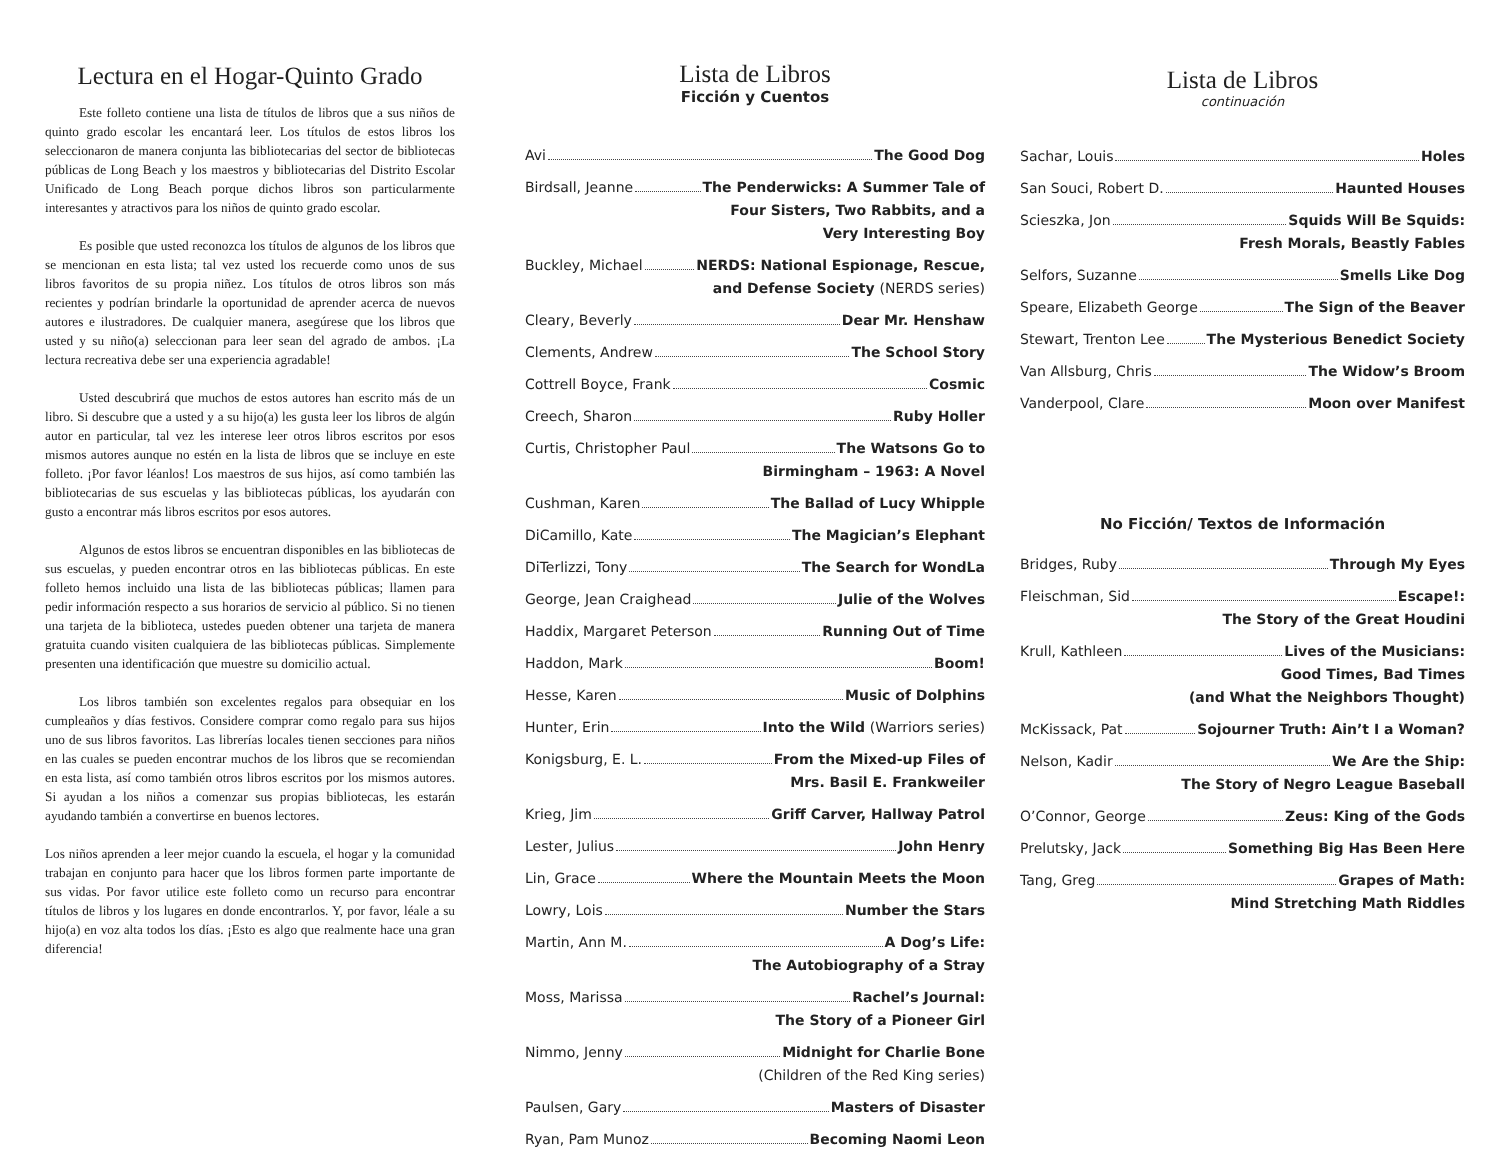Lectura en el Hogar-Quinto Grado
Este folleto contiene una lista de títulos de libros que a sus niños de quinto grado escolar les encantará leer. Los títulos de estos libros los seleccionaron de manera conjunta las bibliotecarias del sector de bibliotecas públicas de Long Beach y los maestros y bibliotecarias del Distrito Escolar Unificado de Long Beach porque dichos libros son particularmente interesantes y atractivos para los niños de quinto grado escolar.
Es posible que usted reconozca los títulos de algunos de los libros que se mencionan en esta lista; tal vez usted los recuerde como unos de sus libros favoritos de su propia niñez. Los títulos de otros libros son más recientes y podrían brindarle la oportunidad de aprender acerca de nuevos autores e ilustradores. De cualquier manera, asegúrese que los libros que usted y su niño(a) seleccionan para leer sean del agrado de ambos. ¡La lectura recreativa debe ser una experiencia agradable!
Usted descubrirá que muchos de estos autores han escrito más de un libro. Si descubre que a usted y a su hijo(a) les gusta leer los libros de algún autor en particular, tal vez les interese leer otros libros escritos por esos mismos autores aunque no estén en la lista de libros que se incluye en este folleto. ¡Por favor léanlos! Los maestros de sus hijos, así como también las bibliotecarias de sus escuelas y las bibliotecas públicas, los ayudarán con gusto a encontrar más libros escritos por esos autores.
Algunos de estos libros se encuentran disponibles en las bibliotecas de sus escuelas, y pueden encontrar otros en las bibliotecas públicas. En este folleto hemos incluido una lista de las bibliotecas públicas; llamen para pedir información respecto a sus horarios de servicio al público. Si no tienen una tarjeta de la biblioteca, ustedes pueden obtener una tarjeta de manera gratuita cuando visiten cualquiera de las bibliotecas públicas. Simplemente presenten una identificación que muestre su domicilio actual.
Los libros también son excelentes regalos para obsequiar en los cumpleaños y días festivos. Considere comprar como regalo para sus hijos uno de sus libros favoritos. Las librerías locales tienen secciones para niños en las cuales se pueden encontrar muchos de los libros que se recomiendan en esta lista, así como también otros libros escritos por los mismos autores. Si ayudan a los niños a comenzar sus propias bibliotecas, les estarán ayudando también a convertirse en buenos lectores.
Los niños aprenden a leer mejor cuando la escuela, el hogar y la comunidad trabajan en conjunto para hacer que los libros formen parte importante de sus vidas. Por favor utilice este folleto como un recurso para encontrar títulos de libros y los lugares en donde encontrarlos. Y, por favor, léale a su hijo(a) en voz alta todos los días. ¡Esto es algo que realmente hace una gran diferencia!
Lista de Libros
Ficción y Cuentos
Avi The Good Dog
Birdsall, Jeanne The Penderwicks: A Summer Tale of
Four Sisters, Two Rabbits, and a
Very Interesting Boy
Buckley, Michael NERDS: National Espionage, Rescue,
and Defense Society (NERDS series)
Cleary, Beverly Dear Mr. Henshaw
Clements, Andrew The School Story
Cottrell Boyce, Frank Cosmic
Creech, Sharon Ruby Holler
Curtis, Christopher Paul The Watsons Go to
Birmingham – 1963: A Novel
Cushman, Karen The Ballad of Lucy Whipple
DiCamillo, Kate The Magician’s Elephant
DiTerlizzi, Tony The Search for WondLa
George, Jean Craighead Julie of the Wolves
Haddix, Margaret Peterson Running Out of Time
Haddon, Mark Boom!
Hesse, Karen Music of Dolphins
Hunter, Erin Into the Wild (Warriors series)
Konigsburg, E. L. From the Mixed-up Files of
Mrs. Basil E. Frankweiler
Krieg, Jim Griff Carver, Hallway Patrol
Lester, Julius John Henry
Lin, Grace Where the Mountain Meets the Moon
Lowry, Lois Number the Stars
Martin, Ann M. A Dog’s Life:
The Autobiography of a Stray
Moss, Marissa Rachel’s Journal:
The Story of a Pioneer Girl
Nimmo, Jenny Midnight for Charlie Bone
(Children of the Red King series)
Paulsen, Gary Masters of Disaster
Ryan, Pam Munoz Becoming Naomi Leon
Lista de Libros
continuación
Sachar, Louis Holes
San Souci, Robert D. Haunted Houses
Scieszka, Jon Squids Will Be Squids:
Fresh Morals, Beastly Fables
Selfors, Suzanne Smells Like Dog
Speare, Elizabeth George The Sign of the Beaver
Stewart, Trenton Lee The Mysterious Benedict Society
Van Allsburg, Chris The Widow’s Broom
Vanderpool, Clare Moon over Manifest
No Ficción/ Textos de Información
Bridges, Ruby Through My Eyes
Fleischman, Sid Escape!:
The Story of the Great Houdini
Krull, Kathleen Lives of the Musicians:
Good Times, Bad Times
(and What the Neighbors Thought)
McKissack, Pat Sojourner Truth: Ain’t I a Woman?
Nelson, Kadir We Are the Ship:
The Story of Negro League Baseball
O’Connor, George Zeus: King of the Gods
Prelutsky, Jack Something Big Has Been Here
Tang, Greg Grapes of Math:
Mind Stretching Math Riddles